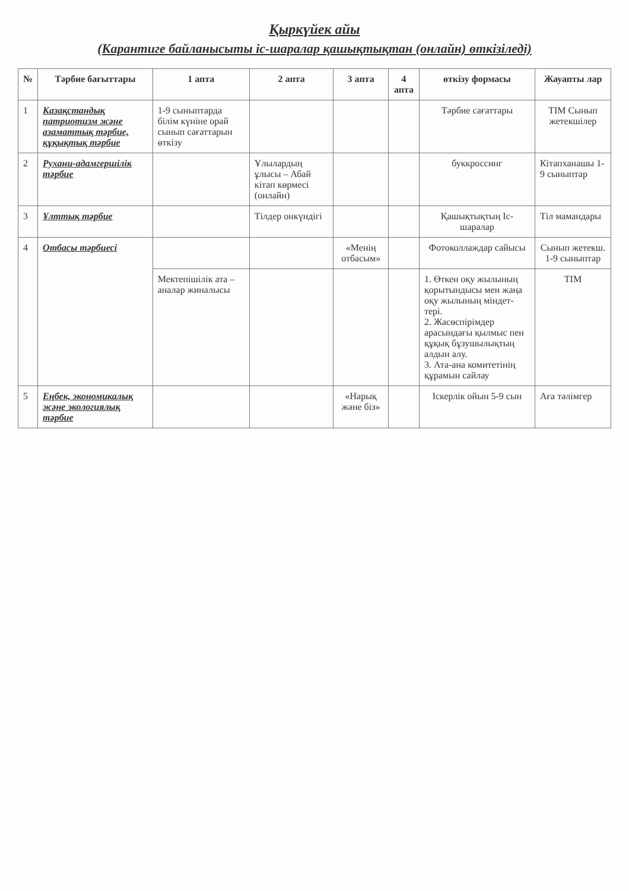Қыркүйек айы
(Карантиге байланысыты іс-шаралар қашықтықтан (онлайн) өткізіледі)
| № | Тәрбие бағыттары | 1 апта | 2 апта | 3 апта | 4 апта | өткізу формасы | Жауапты лар |
| --- | --- | --- | --- | --- | --- | --- | --- |
| 1 | Казақстандық патриотизм және азаматтық тәрбие, құқықтық тәрбие | 1-9 сыныптарда білім күніне орай сынып сағаттарын өткізу | | | | Тәрбие сағаттары | ТІМ Сынып жетекшілер |
| 2 | Рухани-адамгершілік тәрбие | | Ұлылардың ұлысы – Абай кітап көрмесі (онлайн) | | | буккроссинг | Кітапханашы 1-9 сыныптар |
| 3 | Ұлттық тәрбие | | Тілдер онкүндігі | | | Қашықтықтың Іс-шаралар | Тіл мамандары |
| 4 | Отбасы тәрбиесі | | | «Менің отбасым» | | Фотоколлаждар сайысы | Сынып жетекш. 1-9 сыныптар |
| | | Мектепішілік ата – аналар жиналысы | | | | 1. Өткен оқу жылының қорытындысы мен жаңа оқу жылының міндет-тері. 2. Жасөспірімдер арасындағы қылмыс пен құқық бұзушылықтың алдын алу. 3. Ата-ана комитетінің құрамын сайлау | ТІМ |
| 5 | Еңбек, экономикалық және экологиялық тәрбие | | | «Нарық және біз» | | Іскерлік ойын 5-9 сын | Аға тәлімгер |